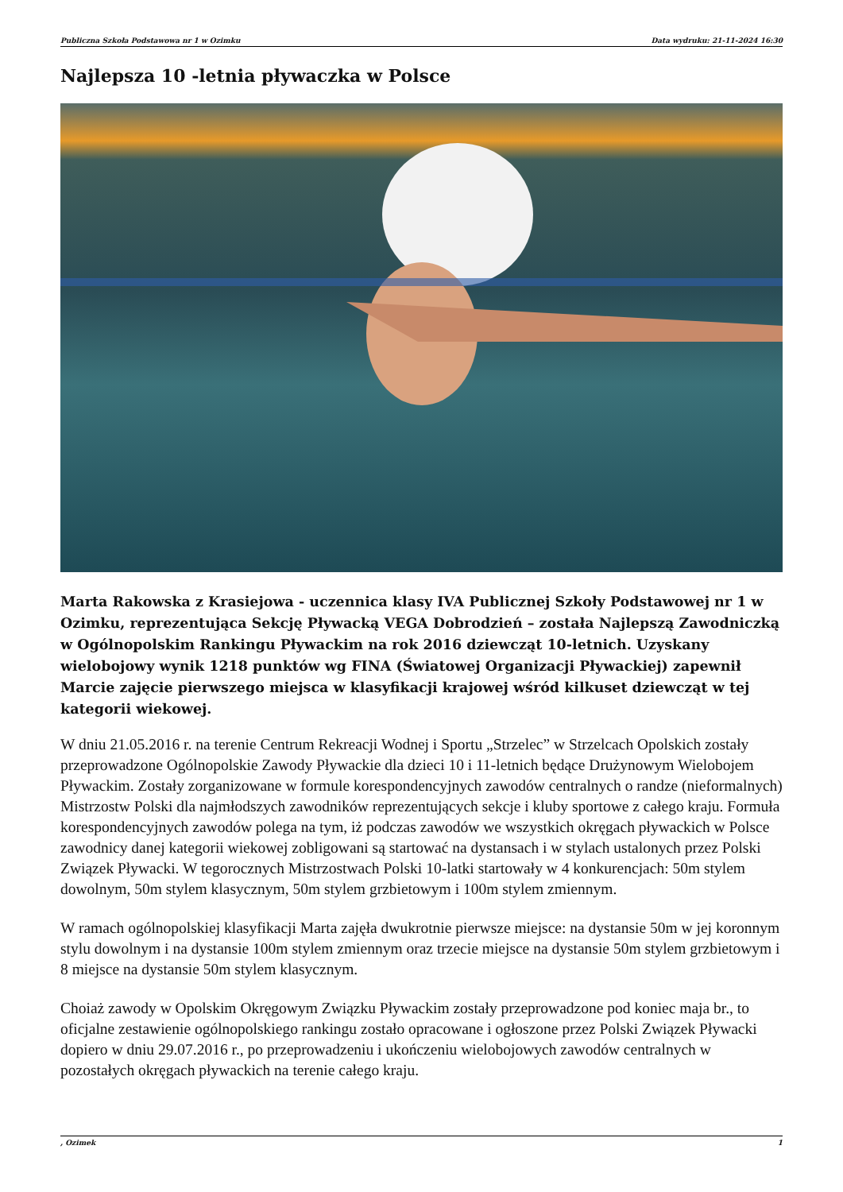Publiczna Szkoła Podstawowa nr 1 w Ozimku Data wydruku: 21-11-2024 16:30
Najlepsza 10 -letnia pływaczka w Polsce
Marta Rakowska z Krasiejowa - uczennica klasy IVA Publicznej Szkoły Podstawowej nr 1 w Ozimku, reprezentująca Sekcję Pływacką VEGA Dobrodzień – została Najlepszą Zawodniczką w Ogólnopolskim Rankingu Pływackim na rok 2016 dziewcząt 10-letnich. Uzyskany wielobojowy wynik 1218 punktów wg FINA (Światowej Organizacji Pływackiej) zapewnił Marcie zajęcie pierwszego miejsca w klasyfikacji krajowej wśród kilkuset dziewcząt w tej kategorii wiekowej.
W dniu 21.05.2016 r. na terenie Centrum Rekreacji Wodnej i Sportu „Strzelec” w Strzelcach Opolskich zostały przeprowadzone Ogólnopolskie Zawody Pływackie dla dzieci 10 i 11-letnich będące Drużynowym Wielobojem Pływackim. Zostały zorganizowane w formule korespondencyjnych zawodów centralnych o randze (nieformalnych) Mistrzostw Polski dla najmłodszych zawodników reprezentujących sekcje i kluby sportowe z całego kraju. Formuła korespondencyjnych zawodów polega na tym, iż podczas zawodów we wszystkich okręgach pływackich w Polsce zawodnicy danej kategorii wiekowej zobligowani są startować na dystansach i w stylach ustalonych przez Polski Związek Pływacki. W tegorocznych Mistrzostwach Polski 10-latki startowały w 4 konkurencjach: 50m stylem dowolnym, 50m stylem klasycznym, 50m stylem grzbietowym i 100m stylem zmiennym.
W ramach ogólnopolskiej klasyfikacji Marta zajęła dwukrotnie pierwsze miejsce: na dystansie 50m w jej koronnym stylu dowolnym i na dystansie 100m stylem zmiennym oraz trzecie miejsce na dystansie 50m stylem grzbietowym i 8 miejsce na dystansie 50m stylem klasycznym.
Choiaż zawody w Opolskim Okręgowym Związku Pływackim zostały przeprowadzone pod koniec maja br., to oficjalne zestawienie ogólnopolskiego rankingu zostało opracowane i ogłoszone przez Polski Związek Pływacki dopiero w dniu 29.07.2016 r., po przeprowadzeniu i ukończeniu wielobojowych zawodów centralnych w pozostałych okręgach pływackich na terenie całego kraju.
, Ozimek 1